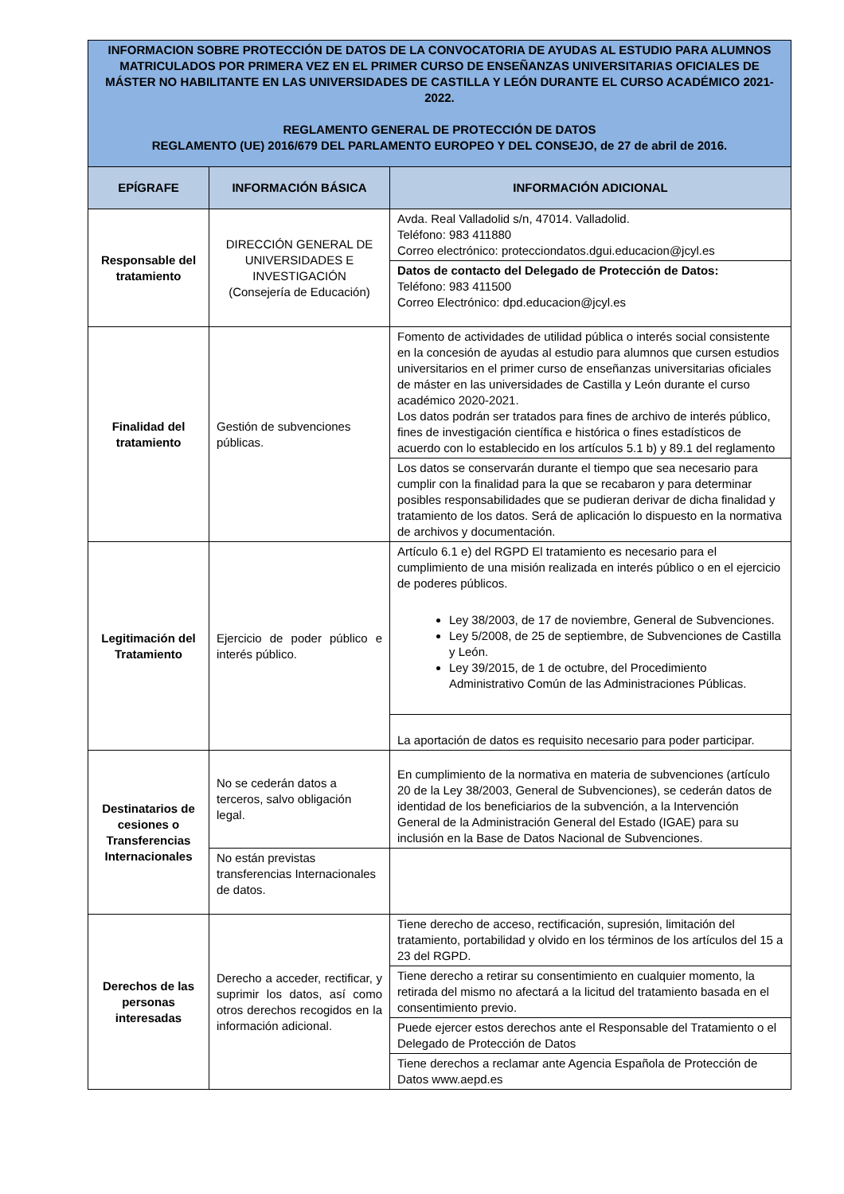| INFORMACION SOBRE PROTECCIÓN DE DATOS DE LA CONVOCATORIA DE AYUDAS AL ESTUDIO PARA ALUMNOS MATRICULADOS POR PRIMERA VEZ EN EL PRIMER CURSO DE ENSEÑANZAS UNIVERSITARIAS OFICIALES DE MÁSTER NO HABILITANTE EN LAS UNIVERSIDADES DE CASTILLA Y LEÓN DURANTE EL CURSO ACADÉMICO 2021-2022. REGLAMENTO GENERAL DE PROTECCIÓN DE DATOS REGLAMENTO (UE) 2016/679 DEL PARLAMENTO EUROPEO Y DEL CONSEJO, de 27 de abril de 2016. | | |
| EPÍGRAFE | INFORMACIÓN BÁSICA | INFORMACIÓN ADICIONAL |
| Responsable del tratamiento | DIRECCIÓN GENERAL DE UNIVERSIDADES E INVESTIGACIÓN (Consejería de Educación) | Avda. Real Valladolid s/n, 47014. Valladolid. Teléfono: 983 411880 Correo electrónico: protecciondatos.dgui.educacion@jcyl.es |
| | | Datos de contacto del Delegado de Protección de Datos: Teléfono: 983 411500 Correo Electrónico: dpd.educacion@jcyl.es |
| Finalidad del tratamiento | Gestión de subvenciones públicas. | Fomento de actividades de utilidad pública o interés social consistente en la concesión de ayudas al estudio para alumnos que cursen estudios universitarios en el primer curso de enseñanzas universitarias oficiales de máster en las universidades de Castilla y León durante el curso académico 2020-2021. Los datos podrán ser tratados para fines de archivo de interés público, fines de investigación científica e histórica o fines estadísticos de acuerdo con lo establecido en los artículos 5.1 b) y 89.1 del reglamento |
| | | Los datos se conservarán durante el tiempo que sea necesario para cumplir con la finalidad para la que se recabaron y para determinar posibles responsabilidades que se pudieran derivar de dicha finalidad y tratamiento de los datos. Será de aplicación lo dispuesto en la normativa de archivos y documentación. |
| Legitimación del Tratamiento | Ejercicio de poder público e interés público. | Artículo 6.1 e) del RGPD El tratamiento es necesario para el cumplimiento de una misión realizada en interés público o en el ejercicio de poderes públicos. Ley 38/2003, de 17 de noviembre, General de Subvenciones. Ley 5/2008, de 25 de septiembre, de Subvenciones de Castilla y León. Ley 39/2015, de 1 de octubre, del Procedimiento Administrativo Común de las Administraciones Públicas. |
| | | La aportación de datos es requisito necesario para poder participar. |
| Destinatarios de cesiones o Transferencias Internacionales | No se cederán datos a terceros, salvo obligación legal. | En cumplimiento de la normativa en materia de subvenciones (artículo 20 de la Ley 38/2003, General de Subvenciones), se cederán datos de identidad de los beneficiarios de la subvención, a la Intervención General de la Administración General del Estado (IGAE) para su inclusión en la Base de Datos Nacional de Subvenciones. |
| | No están previstas transferencias Internacionales de datos. | |
| Derechos de las personas interesadas | Derecho a acceder, rectificar, y suprimir los datos, así como otros derechos recogidos en la información adicional. | Tiene derecho de acceso, rectificación, supresión, limitación del tratamiento, portabilidad y olvido en los términos de los artículos del 15 a 23 del RGPD. |
| | | Tiene derecho a retirar su consentimiento en cualquier momento, la retirada del mismo no afectará a la licitud del tratamiento basada en el consentimiento previo. |
| | | Puede ejercer estos derechos ante el Responsable del Tratamiento o el Delegado de Protección de Datos |
| | | Tiene derechos a reclamar ante Agencia Española de Protección de Datos www.aepd.es |